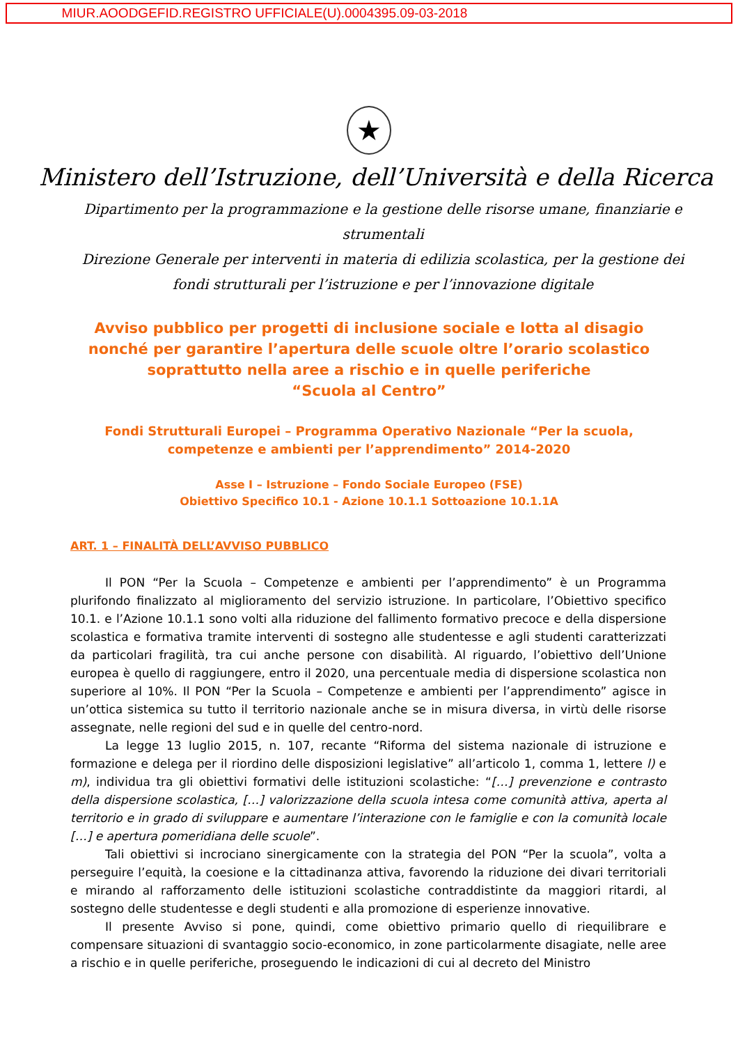MIUR.AOODGEFID.REGISTRO UFFICIALE(U).0004395.09-03-2018
★
Ministero dell’Istruzione, dell’Università e della Ricerca
Dipartimento per la programmazione e la gestione delle risorse umane, finanziarie e strumentali
Direzione Generale per interventi in materia di edilizia scolastica, per la gestione dei fondi strutturali per l’istruzione e per l’innovazione digitale
Avviso pubblico per progetti di inclusione sociale e lotta al disagio nonché per garantire l’apertura delle scuole oltre l’orario scolastico soprattutto nella aree a rischio e in quelle periferiche
“Scuola al Centro”
Fondi Strutturali Europei – Programma Operativo Nazionale “Per la scuola, competenze e ambienti per l’apprendimento” 2014-2020
Asse I – Istruzione – Fondo Sociale Europeo (FSE)
Obiettivo Specifico 10.1 - Azione 10.1.1 Sottoazione 10.1.1A
ART. 1 – FINALITÀ DELL’AVVISO PUBBLICO
Il PON “Per la Scuola – Competenze e ambienti per l’apprendimento” è un Programma plurifondo finalizzato al miglioramento del servizio istruzione. In particolare, l’Obiettivo specifico 10.1. e l’Azione 10.1.1 sono volti alla riduzione del fallimento formativo precoce e della dispersione scolastica e formativa tramite interventi di sostegno alle studentesse e agli studenti caratterizzati da particolari fragilità, tra cui anche persone con disabilità. Al riguardo, l’obiettivo dell’Unione europea è quello di raggiungere, entro il 2020, una percentuale media di dispersione scolastica non superiore al 10%. Il PON “Per la Scuola – Competenze e ambienti per l’apprendimento” agisce in un’ottica sistemica su tutto il territorio nazionale anche se in misura diversa, in virtù delle risorse assegnate, nelle regioni del sud e in quelle del centro-nord.
La legge 13 luglio 2015, n. 107, recante “Riforma del sistema nazionale di istruzione e formazione e delega per il riordino delle disposizioni legislative” all’articolo 1, comma 1, lettere l) e m), individua tra gli obiettivi formativi delle istituzioni scolastiche: “[…] prevenzione e contrasto della dispersione scolastica, […] valorizzazione della scuola intesa come comunità attiva, aperta al territorio e in grado di sviluppare e aumentare l’interazione con le famiglie e con la comunità locale […] e apertura pomeridiana delle scuole”.
Tali obiettivi si incrociano sinergicamente con la strategia del PON “Per la scuola”, volta a perseguire l’equità, la coesione e la cittadinanza attiva, favorendo la riduzione dei divari territoriali e mirando al rafforzamento delle istituzioni scolastiche contraddistinte da maggiori ritardi, al sostegno delle studentesse e degli studenti e alla promozione di esperienze innovative.
Il presente Avviso si pone, quindi, come obiettivo primario quello di riequilibrare e compensare situazioni di svantaggio socio-economico, in zone particolarmente disagiate, nelle aree a rischio e in quelle periferiche, proseguendo le indicazioni di cui al decreto del Ministro